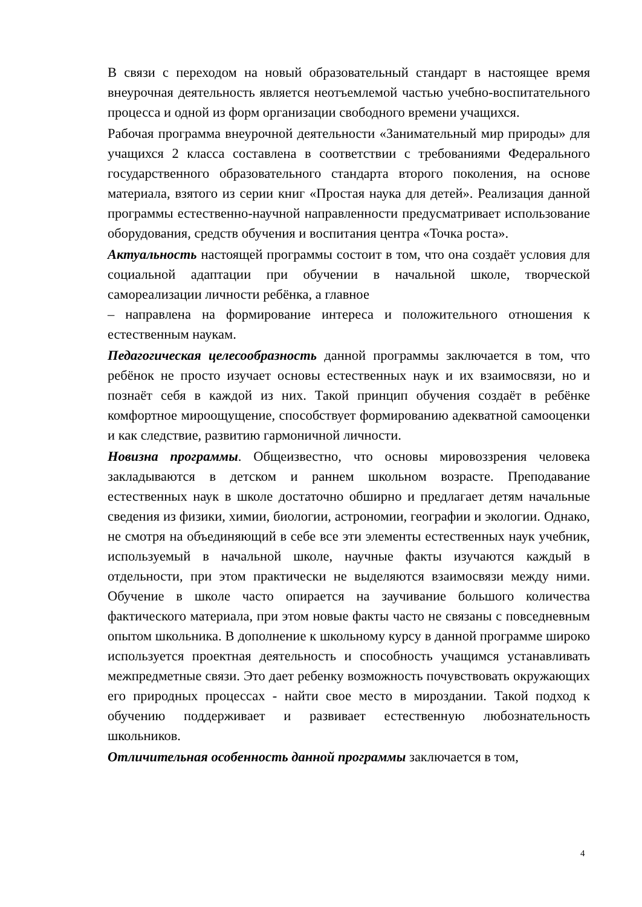В связи с переходом на новый образовательный стандарт в настоящее время внеурочная деятельность является неотъемлемой частью учебно-воспитательного процесса и одной из форм организации свободного времени учащихся.
Рабочая программа внеурочной деятельности «Занимательный мир природы» для учащихся 2 класса составлена в соответствии с требованиями Федерального государственного образовательного стандарта второго поколения, на основе материала, взятого из серии книг «Простая наука для детей». Реализация данной программы естественно-научной направленности предусматривает использование оборудования, средств обучения и воспитания центра «Точка роста».
Актуальность настоящей программы состоит в том, что она создаёт условия для социальной адаптации при обучении в начальной школе, творческой самореализации личности ребёнка, а главное
– направлена на формирование интереса и положительного отношения к естественным наукам.
Педагогическая целесообразность данной программы заключается в том, что ребёнок не просто изучает основы естественных наук и их взаимосвязи, но и познаёт себя в каждой из них. Такой принцип обучения создаёт в ребёнке комфортное мироощущение, способствует формированию адекватной самооценки и как следствие, развитию гармоничной личности.
Новизна программы. Общеизвестно, что основы мировоззрения человека закладываются в детском и раннем школьном возрасте. Преподавание естественных наук в школе достаточно обширно и предлагает детям начальные сведения из физики, химии, биологии, астрономии, географии и экологии. Однако, не смотря на объединяющий в себе все эти элементы естественных наук учебник, используемый в начальной школе, научные факты изучаются каждый в отдельности, при этом практически не выделяются взаимосвязи между ними. Обучение в школе часто опирается на заучивание большого количества фактического материала, при этом новые факты часто не связаны с повседневным опытом школьника. В дополнение к школьному курсу в данной программе широко используется проектная деятельность и способность учащимся устанавливать межпредметные связи. Это дает ребенку возможность почувствовать окружающих его природных процессах - найти свое место в мироздании. Такой подход к обучению поддерживает и развивает естественную любознательность школьников.
Отличительная особенность данной программы заключается в том,
4